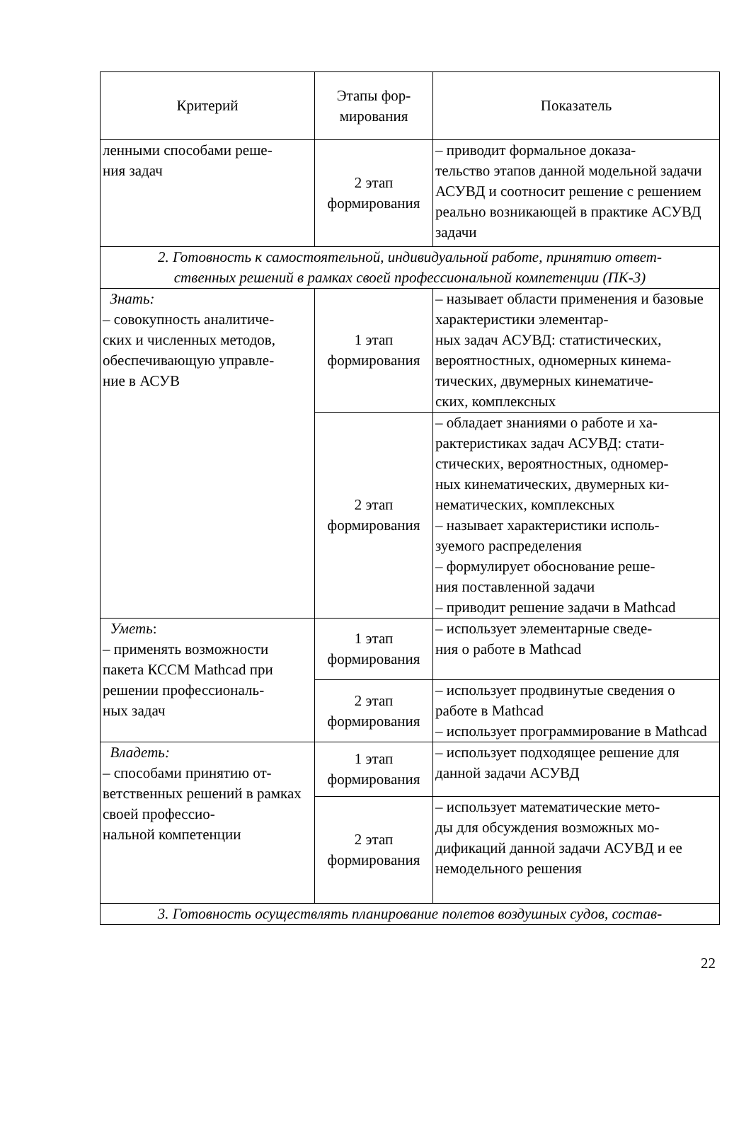| Критерий | Этапы фор- мирования | Показатель |
| --- | --- | --- |
| ленными способами реше- ния задач | 2 этап формирования | – приводит формальное доказа- тельство этапов данной модельной задачи АСУВД и соотносит решение с решением реально возникающей в практике АСУВД задачи |
| 2. Готовность к самостоятельной, индивидуальной работе, принятию ответ- ственных решений в рамках своей профессиональной компетенции (ПК-3) | | |
| Знать: – совокупность аналитиче- ских и численных методов, обеспечивающую управле- ние в АСУВ | 1 этап формирования | – называет области применения и базовые характеристики элементар- ных задач АСУВД: статистических, вероятностных, одномерных кинема- тических, двумерных кинематиче- ских, комплексных |
| | 2 этап формирования | – обладает знаниями о работе и ха- рактеристиках задач АСУВД: стати- стических, вероятностных, одномер- ных кинематических, двумерных ки- нематических, комплексных – называет характеристики исполь- зуемого распределения – формулирует обоснование реше- ния поставленной задачи – приводит решение задачи в Mathcad |
| Уметь : – применять возможности пакета КССМ Mathcad при решении профессиональ- ных задач | 1 этап формирования | – использует элементарные сведе- ния о работе в Mathcad |
| | 2 этап формирования | – использует продвинутые сведения о работе в Mathcad – использует программирование в Mathcad |
| Владеть: – способами принятию от- ветственных решений в рамках своей профессио- нальной компетенции | 1 этап формирования | – использует подходящее решение для данной задачи АСУВД |
| | 2 этап формирования | – использует математические мето- ды для обсуждения возможных мо- дификаций данной задачи АСУВД и ее немодельного решения |
| 3. Готовность осуществлять планирование полетов воздушных судов, состав- | | |
22